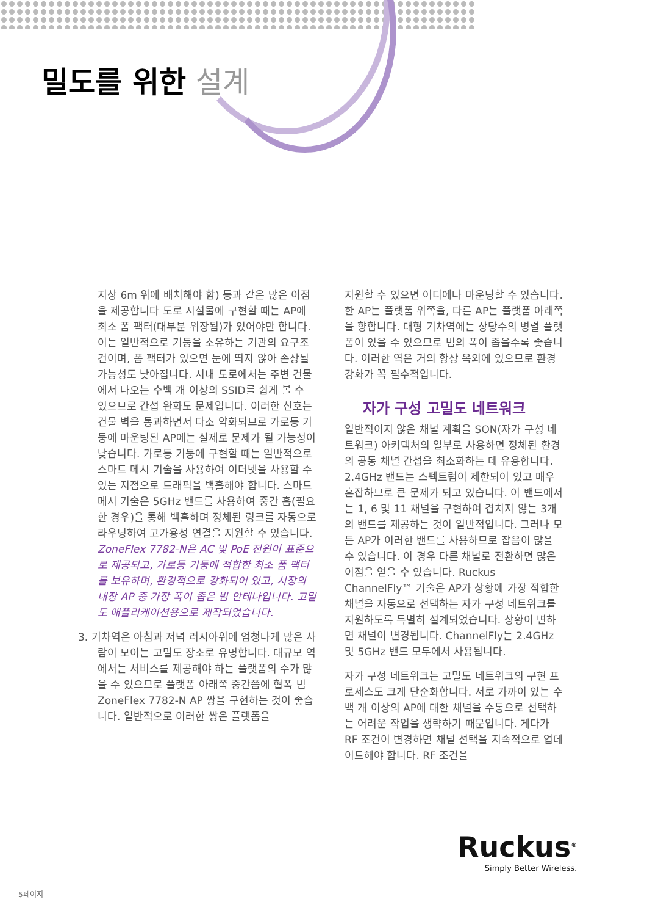밀도를 위한 설계
지상 6m 위에 배치해야 함) 등과 같은 많은 이점을 제공합니다 도로 시설물에 구현할 때는 AP에 최소 폼 팩터(대부분 위장됨)가 있어야만 합니다. 이는 일반적으로 기둥을 소유하는 기관의 요구조건이며, 폼 팩터가 있으면 눈에 띄지 않아 손상될 가능성도 낮아집니다. 시내 도로에서는 주변 건물에서 나오는 수백 개 이상의 SSID를 쉽게 볼 수 있으므로 간섭 완화도 문제입니다. 이러한 신호는 건물 벽을 통과하면서 다소 약화되므로 가로등 기둥에 마운팅된 AP에는 실제로 문제가 될 가능성이 낮습니다. 가로등 기둥에 구현할 때는 일반적으로 스마트 메시 기술을 사용하여 이더넷을 사용할 수 있는 지점으로 트래픽을 백홀해야 합니다. 스마트 메시 기술은 5GHz 밴드를 사용하여 중간 홉(필요한 경우)을 통해 백홀하며 정체된 링크를 자동으로 라우팅하여 고가용성 연결을 지원할 수 있습니다.
ZoneFlex 7782-N은 AC 및 PoE 전원이 표준으로 제공되고, 가로등 기둥에 적합한 최소 폼 팩터를 보유하며, 환경적으로 강화되어 있고, 시장의 내장 AP 중 가장 폭이 좁은 빔 안테나입니다. 고밀도 애플리케이션용으로 제작되었습니다.
3. 기차역은 아침과 저녁 러시아워에 엄청나게 많은 사람이 모이는 고밀도 장소로 유명합니다. 대규모 역에서는 서비스를 제공해야 하는 플랫폼의 수가 많을 수 있으므로 플랫폼 아래쪽 중간쯤에 협폭 빔 ZoneFlex 7782-N AP 쌍을 구현하는 것이 좋습니다. 일반적으로 이러한 쌍은 플랫폼을
지원할 수 있으면 어디에나 마운팅할 수 있습니다. 한 AP는 플랫폼 위쪽을, 다른 AP는 플랫폼 아래쪽을 향합니다. 대형 기차역에는 상당수의 병렬 플랫폼이 있을 수 있으므로 빔의 폭이 좁을수록 좋습니다. 이러한 역은 거의 항상 옥외에 있으므로 환경 강화가 꼭 필수적입니다.
자가 구성 고밀도 네트워크
일반적이지 않은 채널 계획을 SON(자가 구성 네트워크) 아키텍처의 일부로 사용하면 정체된 환경의 공동 채널 간섭을 최소화하는 데 유용합니다. 2.4GHz 밴드는 스펙트럼이 제한되어 있고 매우 혼잡하므로 큰 문제가 되고 있습니다. 이 밴드에서는 1, 6 및 11 채널을 구현하여 겹치지 않는 3개의 밴드를 제공하는 것이 일반적입니다. 그러나 모든 AP가 이러한 밴드를 사용하므로 잡음이 많을 수 있습니다. 이 경우 다른 채널로 전환하면 많은 이점을 얻을 수 있습니다. Ruckus ChannelFly™ 기술은 AP가 상황에 가장 적합한 채널을 자동으로 선택하는 자가 구성 네트워크를 지원하도록 특별히 설계되었습니다. 상황이 변하면 채널이 변경됩니다. ChannelFly는 2.4GHz 및 5GHz 밴드 모두에서 사용됩니다.
자가 구성 네트워크는 고밀도 네트워크의 구현 프로세스도 크게 단순화합니다. 서로 가까이 있는 수백 개 이상의 AP에 대한 채널을 수동으로 선택하는 어려운 작업을 생략하기 때문입니다. 게다가 RF 조건이 변경하면 채널 선택을 지속적으로 업데이트해야 합니다. RF 조건을
Ruckus<sup>®</sup>
Simply Better Wireless.
5페이지